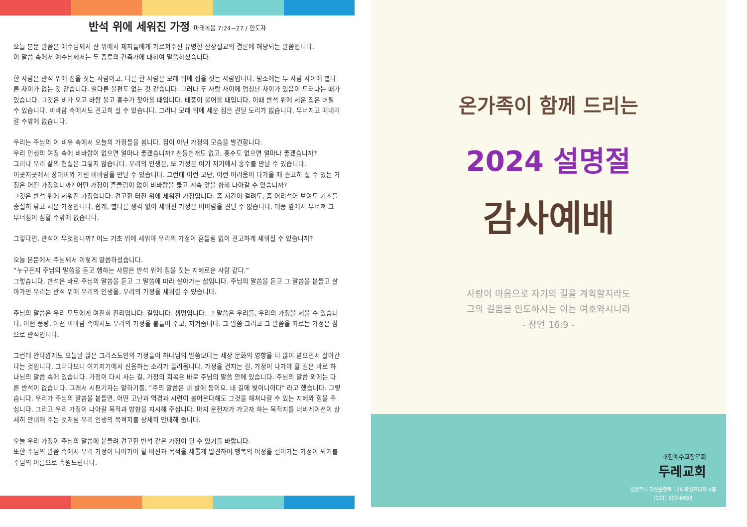반석 위에 세워진 가정 마태복음 7:24~27 / 인도자
오늘 본문 말씀은 예수님께서 산 위에서 제자들에게 가르쳐주신 유명한 산상설교의 결론에 해당되는 말씀입니다.
이 말씀 속에서 예수님께서는 두 종류의 건축가에 대하여 말씀하셨습니다.
한 사람은 반석 위에 집을 짓는 사람이고, 다른 한 사람은 모래 위에 집을 짓는 사람입니다. 평소에는 두 사람 사이에 별다른 차이가 없는 것 같습니다. 별다른 불편도 없는 것 같습니다. 그러나 두 사람 사이에 엄청난 차이가 있음이 드러나는 때가 있습니다. 그것은 비가 오고 바람 불고 홍수가 찾아올 때입니다. 태풍이 불어올 때입니다. 이때 반석 위에 세운 집은 버틸 수 있습니다. 비바람 속에서도 견고히 설 수 있습니다. 그러나 모래 위에 세운 집은 견딜 도리가 없습니다. 무너지고 떠내려 갈 수밖에 없습니다.
우리는 주님의 이 비유 속에서 오늘의 가정들을 봅니다. 집이 아닌 가정의 모습을 발견합니다.
우리 인생의 여정 속에 비바람이 없으면 얼마나 좋겠습니까? 천둥번개도 없고, 홍수도 없으면 얼마나 좋겠습니까?
그러나 우리 삶의 현실은 그렇지 않습니다. 우리의 인생은, 또 가정은 여기 저기에서 홍수를 만날 수 있습니다.
이곳저곳에서 장대비와 거센 비바람을 만날 수 있습니다. 그런데 이런 고난, 이런 어려움이 다가올 때 견고히 설 수 있는 가정은 어떤 가정입니까? 어떤 가정이 흔들림이 없이 비바람을 뚫고 계속 앞을 향해 나아갈 수 있습니까?
그것은 반석 위에 세워진 가정입니다. 견고한 터전 위에 세워진 가정입니다. 좀 시간이 걸려도, 좀 어리석어 보여도 기초를 충실히 닦고 세운 가정입니다. 쉽게, 별다른 생각 없이 세워진 가정은 비바람을 견딜 수 없습니다. 태풍 앞에서 무너져 그 무너짐이 심할 수밖에 없습니다.
그렇다면, 반석이 무엇입니까? 어느 기초 위에 세워야 우리의 가정이 흔들림 없이 견고하게 세워질 수 있습니까?
오늘 본문에서 주님께서 이렇게 말씀하셨습니다.
“누구든지 주님의 말씀을 듣고 행하는 사람은 반석 위에 집을 짓는 지혜로운 사람 같다.”
그렇습니다. 반석은 바로 주님의 말씀을 듣고 그 말씀에 따라 살아가는 삶입니다. 주님의 말씀을 듣고 그 말씀을 붙들고 살아가면 우리는 반석 위에 우리의 인생을, 우리의 가정을 세워갈 수 있습니다.
주님의 말씀은 우리 모두에게 여전히 진리입니다. 길입니다. 생명입니다. 그 말씀은 우리를, 우리의 가정을 세울 수 있습니다. 어떤 풍랑, 어떤 비바람 속에서도 우리의 가정을 붙들어 주고, 지켜줍니다. 그 말씀 그리고 그 말씀을 따르는 가정은 참으로 반석입니다.
그런데 안타깝게도 오늘날 많은 그리스도인의 가정들이 하나님의 말씀보다는 세상 문화의 영향을 더 많이 받으면서 살아간다는 것입니다. 그러다보니 여기저기에서 신음하는 소리가 들려옵니다. 가정을 건지는 길, 가정이 나가야 할 길은 바로 하나님의 말씀 속에 있습니다. 가정이 다시 사는 길, 가정의 회복은 바로 주님의 말씀 안에 있습니다. 주님의 말씀 외에는 다른 반석이 없습니다. 그래서 시편기자는 말하기를, “주의 말씀은 내 발에 등이요, 내 길에 빛이니이다” 라고 했습니다. 그렇습니다. 우리가 주님의 말씀을 붙들면, 어떤 고난과 역경과 시련이 불어온다해도 그것을 해쳐나갈 수 있는 지혜와 힘을 주십니다. 그리고 우리 가정이 나아갈 목적과 방향을 지시해 주십니다. 마치 운전자가 가고자 하는 목적지를 네비게이션이 상세히 안내해 주는 것처럼 우리 인생의 목적지를 상세히 안내해 줍니다.
오늘 우리 가정이 주님의 말씀에 붙들려 견고한 반석 같은 가정이 될 수 있기를 바랍니다.
또한 주님의 말씀 속에서 우리 가정이 나아가야 할 비젼과 목적을 새롭게 발견하여 행복의 여정을 걸어가는 가정이 되기를 주님의 이름으로 축원드립니다.
온가족이 함께 드리는
2024 설명절
감사예배
사람이 마음으로 자기의 길을 계획할지라도
그의 걸음을 인도하시는 이는 여호와시니라
- 잠언 16:9 -
대한예수교장로회
두레교회
남양주시 다산순환로 126 화성프라자 4층
(031) 553-6658